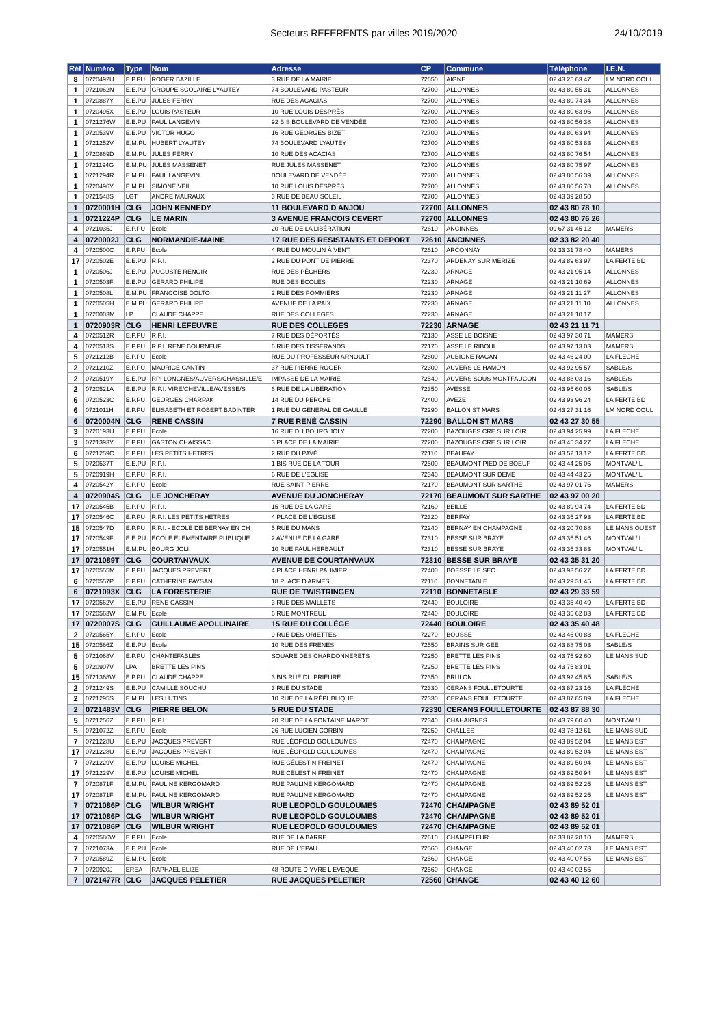Secteurs REFERENTS par villes 2019/2020 24/10/2019
| Réf | Numéro | Type | Nom | Adresse | CP | Commune | Téléphone | I.E.N. |
| --- | --- | --- | --- | --- | --- | --- | --- | --- |
| 8 | 0720492U | E.P.PU | ROGER BAZILLE | 3 RUE DE LA MAIRIE | 72650 | AIGNE | 02 43 25 63 47 | LM NORD COUL |
| 1 | 0721062N | E.E.PU | GROUPE SCOLAIRE LYAUTEY | 74 BOULEVARD PASTEUR | 72700 | ALLONNES | 02 43 80 55 31 | ALLONNES |
| 1 | 0720887Y | E.E.PU | JULES FERRY | RUE DES ACACIAS | 72700 | ALLONNES | 02 43 80 74 34 | ALLONNES |
| 1 | 0720495X | E.E.PU | LOUIS PASTEUR | 10 RUE LOUIS DESPRÈS | 72700 | ALLONNES | 02 43 80 63 96 | ALLONNES |
| 1 | 0721276W | E.E.PU | PAUL LANGEVIN | 92 BIS BOULEVARD DE VENDÉE | 72700 | ALLONNES | 02 43 80 56 38 | ALLONNES |
| 1 | 0720539V | E.E.PU | VICTOR HUGO | 16 RUE GEORGES BIZET | 72700 | ALLONNES | 02 43 80 63 94 | ALLONNES |
| 1 | 0721252V | E.M.PU | HUBERT LYAUTEY | 74 BOULEVARD LYAUTEY | 72700 | ALLONNES | 02 43 80 53 83 | ALLONNES |
| 1 | 0720869D | E.M.PU | JULES FERRY | 10 RUE DES ACACIAS | 72700 | ALLONNES | 02 43 80 76 54 | ALLONNES |
| 1 | 0721194G | E.M.PU | JULES MASSENET | RUE JULES MASSENET | 72700 | ALLONNES | 02 43 80 75 97 | ALLONNES |
| 1 | 0721294R | E.M.PU | PAUL LANGEVIN | BOULEVARD DE VENDÉE | 72700 | ALLONNES | 02 43 80 56 39 | ALLONNES |
| 1 | 0720496Y | E.M.PU | SIMONE VEIL | 10 RUE LOUIS DESPRÈS | 72700 | ALLONNES | 02 43 80 56 78 | ALLONNES |
| 1 | 0721548S | LGT | ANDRE MALRAUX | 3 RUE DE BEAU SOLEIL | 72700 | ALLONNES | 02 43 39 28 50 | |
| 1 | 0720001H | CLG | JOHN KENNEDY | 11 BOULEVARD D ANJOU | 72700 | ALLONNES | 02 43 80 78 10 | |
| 1 | 0721224P | CLG | LE MARIN | 3 AVENUE FRANCOIS CEVERT | 72700 | ALLONNES | 02 43 80 76 26 | |
| 4 | 0721035J | E.P.PU | Ecole | 20 RUE DE LA LIBÉRATION | 72610 | ANCINNES | 09 67 31 45 12 | MAMERS |
| 4 | 0720002J | CLG | NORMANDIE-MAINE | 17 RUE DES RESISTANTS ET DEPORT | 72610 | ANCINNES | 02 33 82 20 40 | |
| 4 | 0720500C | E.P.PU | Ecole | 4 RUE DU MOULIN À VENT | 72610 | ARCONNAY | 02 33 31 78 40 | MAMERS |
| 17 | 0720502E | E.E.PU | R.P.I. | 2 RUE DU PONT DE PIERRE | 72370 | ARDENAY SUR MERIZE | 02 43 89 63 97 | LA FERTE BD |
| 1 | 0720506J | E.E.PU | AUGUSTE RENOIR | RUE DES PÊCHERS | 72230 | ARNAGE | 02 43 21 95 14 | ALLONNES |
| 1 | 0720503F | E.E.PU | GERARD PHILIPE | RUE DES ECOLES | 72230 | ARNAGE | 02 43 21 10 69 | ALLONNES |
| 1 | 0720508L | E.M.PU | FRANCOISE DOLTO | 2 RUE DES POMMIERS | 72230 | ARNAGE | 02 43 21 11 27 | ALLONNES |
| 1 | 0720505H | E.M.PU | GERARD PHILIPE | AVENUE DE LA PAIX | 72230 | ARNAGE | 02 43 21 11 10 | ALLONNES |
| 1 | 0720003M | LP | CLAUDE CHAPPE | RUE DES COLLEGES | 72230 | ARNAGE | 02 43 21 10 17 | |
| 1 | 0720903R | CLG | HENRI LEFEUVRE | RUE DES COLLEGES | 72230 | ARNAGE | 02 43 21 11 71 | |
| 4 | 0720512R | E.P.PU | R.P.I. | 7 RUE DES DÉPORTÉS | 72130 | ASSE LE BOISNE | 02 43 97 30 71 | MAMERS |
| 4 | 0720513S | E.P.PU | R.P.I. RENE BOURNEUF | 6 RUE DES TISSERANDS | 72170 | ASSE LE RIBOUL | 02 43 97 13 03 | MAMERS |
| 5 | 0721212B | E.P.PU | Ecole | RUE DU PROFESSEUR ARNOULT | 72800 | AUBIGNE RACAN | 02 43 46 24 00 | LA FLECHE |
| 2 | 0721210Z | E.P.PU | MAURICE CANTIN | 37 RUE PIERRE ROGER | 72300 | AUVERS LE HAMON | 02 43 92 95 57 | SABLE/S |
| 2 | 0720519Y | E.E.PU | RPI LONGNES/AUVERS/CHASSILLE/E | IMPASSE DE LA MAIRIE | 72540 | AUVERS SOUS MONTFAUCON | 02 43 88 03 16 | SABLE/S |
| 2 | 0720521A | E.E.PU | R.P.I. VIRE/CHEVILLE/AVESSE/S | 6 RUE DE LA LIBÉRATION | 72350 | AVESSE | 02 43 95 60 05 | SABLE/S |
| 6 | 0720523C | E.P.PU | GEORGES CHARPAK | 14 RUE DU PERCHE | 72400 | AVEZE | 02 43 93 96 24 | LA FERTE BD |
| 6 | 0721011H | E.P.PU | ELISABETH ET ROBERT BADINTER | 1 RUE DU GÉNÉRAL DE GAULLE | 72290 | BALLON ST MARS | 02 43 27 31 16 | LM NORD COUL |
| 6 | 0720004N | CLG | RENE CASSIN | 7 RUE RENÉ CASSIN | 72290 | BALLON ST MARS | 02 43 27 30 55 | |
| 3 | 0720193U | E.P.PU | Ecole | 16 RUE DU BOURG JOLY | 72200 | BAZOUGES CRE SUR LOIR | 02 43 94 25 99 | LA FLECHE |
| 3 | 0721393Y | E.P.PU | GASTON CHAISSAC | 3 PLACE DE LA MAIRIE | 72200 | BAZOUGES CRE SUR LOIR | 02 43 45 34 27 | LA FLECHE |
| 6 | 0721259C | E.P.PU | LES PETITS HETRES | 2 RUE DU PAVÉ | 72110 | BEAUFAY | 02 43 52 13 12 | LA FERTE BD |
| 5 | 0720537T | E.E.PU | R.P.I. | 1 BIS RUE DE LA TOUR | 72500 | BEAUMONT PIED DE BOEUF | 02 43 44 25 06 | MONTVAL/ L |
| 5 | 0720919H | E.P.PU | R.P.I. | 6 RUE DE L'EGLISE | 72340 | BEAUMONT SUR DEME | 02 43 44 43 25 | MONTVAL/ L |
| 4 | 0720542Y | E.P.PU | Ecole | RUE SAINT PIERRE | 72170 | BEAUMONT SUR SARTHE | 02 43 97 01 76 | MAMERS |
| 4 | 0720904S | CLG | LE JONCHERAY | AVENUE DU JONCHERAY | 72170 | BEAUMONT SUR SARTHE | 02 43 97 00 20 | |
| 17 | 0720545B | E.P.PU | R.P.I. | 15 RUE DE LA GARE | 72160 | BEILLE | 02 43 89 94 74 | LA FERTE BD |
| 17 | 0720546C | E.P.PU | R.P.I. LES PETITS HETRES | 4 PLACE DE L'EGLISE | 72320 | BERFAY | 02 43 35 27 93 | LA FERTE BD |
| 15 | 0720547D | E.P.PU | R.P.I. - ECOLE DE BERNAY EN CH | 5 RUE DU MANS | 72240 | BERNAY EN CHAMPAGNE | 02 43 20 70 88 | LE MANS OUEST |
| 17 | 0720549F | E.E.PU | ECOLE ELEMENTAIRE PUBLIQUE | 2 AVENUE DE LA GARE | 72310 | BESSE SUR BRAYE | 02 43 35 51 46 | MONTVAL/ L |
| 17 | 0720551H | E.M.PU | BOURG JOLI | 10 RUE PAUL HERBAULT | 72310 | BESSE SUR BRAYE | 02 43 35 33 83 | MONTVAL/ L |
| 17 | 0721089T | CLG | COURTANVAUX | AVENUE DE COURTANVAUX | 72310 | BESSE SUR BRAYE | 02 43 35 31 20 | |
| 17 | 0720555M | E.P.PU | JACQUES PREVERT | 4 PLACE HENRI PAUMIER | 72400 | BOESSE LE SEC | 02 43 93 56 27 | LA FERTE BD |
| 6 | 0720557P | E.P.PU | CATHERINE PAYSAN | 18 PLACE D'ARMES | 72110 | BONNETABLE | 02 43 29 31 45 | LA FERTE BD |
| 6 | 0721093X | CLG | LA FORESTERIE | RUE DE TWISTRINGEN | 72110 | BONNETABLE | 02 43 29 33 59 | |
| 17 | 0720562V | E.E.PU | RENE CASSIN | 3 RUE DES MAILLETS | 72440 | BOULOIRE | 02 43 35 40 49 | LA FERTE BD |
| 17 | 0720563W | E.M.PU | Ecole | 6 RUE MONTREUL | 72440 | BOULOIRE | 02 43 35 62 83 | LA FERTE BD |
| 17 | 0720007S | CLG | GUILLAUME APOLLINAIRE | 15 RUE DU COLLÈGE | 72440 | BOULOIRE | 02 43 35 40 48 | |
| 2 | 0720565Y | E.P.PU | Ecole | 9 RUE DES ORIETTES | 72270 | BOUSSE | 02 43 45 00 83 | LA FLECHE |
| 15 | 0720566Z | E.E.PU | Ecole | 10 RUE DES FRÊNES | 72550 | BRAINS SUR GEE | 02 43 88 75 03 | SABLE/S |
| 5 | 0721068V | E.P.PU | CHANTEFABLES | SQUARE DES CHARDONNERETS | 72250 | BRETTE LES PINS | 02 43 75 92 60 | LE MANS SUD |
| 5 | 0720907V | LPA | BRETTE LES PINS | | 72250 | BRETTE LES PINS | 02 43 75 83 01 | |
| 15 | 0721368W | E.P.PU | CLAUDE CHAPPE | 3 BIS RUE DU PRIEURÉ | 72350 | BRULON | 02 43 92 45 85 | SABLE/S |
| 2 | 0721249S | E.E.PU | CAMILLE SOUCHU | 3 RUE DU STADE | 72330 | CERANS FOULLETOURTE | 02 43 87 23 16 | LA FLECHE |
| 2 | 0721295S | E.M.PU | LES LUTINS | 10 RUE DE LA RÉPUBLIQUE | 72330 | CERANS FOULLETOURTE | 02 43 87 85 89 | LA FLECHE |
| 2 | 0721483V | CLG | PIERRE BELON | 5 RUE DU STADE | 72330 | CERANS FOULLETOURTE | 02 43 87 88 30 | |
| 5 | 0721256Z | E.P.PU | R.P.I. | 20 RUE DE LA FONTAINE MAROT | 72340 | CHAHAIGNES | 02 43 79 60 40 | MONTVAL/ L |
| 5 | 0721072Z | E.P.PU | Ecole | 26 RUE LUCIEN CORBIN | 72250 | CHALLES | 02 43 78 12 61 | LE MANS SUD |
| 7 | 0721228U | E.E.PU | JACQUES PREVERT | RUE LÉOPOLD GOULOUMES | 72470 | CHAMPAGNE | 02 43 89 52 04 | LE MANS EST |
| 17 | 0721228U | E.E.PU | JACQUES PREVERT | RUE LÉOPOLD GOULOUMES | 72470 | CHAMPAGNE | 02 43 89 52 04 | LE MANS EST |
| 7 | 0721229V | E.E.PU | LOUISE MICHEL | RUE CÉLESTIN FREINET | 72470 | CHAMPAGNE | 02 43 89 50 94 | LE MANS EST |
| 17 | 0721229V | E.E.PU | LOUISE MICHEL | RUE CÉLESTIN FREINET | 72470 | CHAMPAGNE | 02 43 89 50 94 | LE MANS EST |
| 7 | 0720871F | E.M.PU | PAULINE KERGOMARD | RUE PAULINE KERGOMARD | 72470 | CHAMPAGNE | 02 43 89 52 25 | LE MANS EST |
| 17 | 0720871F | E.M.PU | PAULINE KERGOMARD | RUE PAULINE KERGOMARD | 72470 | CHAMPAGNE | 02 43 89 52 25 | LE MANS EST |
| 7 | 0721086P | CLG | WILBUR WRIGHT | RUE LEOPOLD GOULOUMES | 72470 | CHAMPAGNE | 02 43 89 52 01 | |
| 17 | 0721086P | CLG | WILBUR WRIGHT | RUE LEOPOLD GOULOUMES | 72470 | CHAMPAGNE | 02 43 89 52 01 | |
| 17 | 0721086P | CLG | WILBUR WRIGHT | RUE LEOPOLD GOULOUMES | 72470 | CHAMPAGNE | 02 43 89 52 01 | |
| 4 | 0720586W | E.P.PU | Ecole | RUE DE LA BARRE | 72610 | CHAMPFLEUR | 02 33 82 28 10 | MAMERS |
| 7 | 0721073A | E.E.PU | Ecole | RUE DE L'EPAU | 72560 | CHANGE | 02 43 40 02 73 | LE MANS EST |
| 7 | 0720589Z | E.M.PU | Ecole | | 72560 | CHANGE | 02 43 40 07 55 | LE MANS EST |
| 7 | 0720920J | EREA | RAPHAEL ELIZE | 48 ROUTE D YVRE L EVEQUE | 72560 | CHANGE | 02 43 40 02 55 | |
| 7 | 0721477R | CLG | JACQUES PELETIER | RUE JACQUES PELETIER | 72560 | CHANGE | 02 43 40 12 60 | |